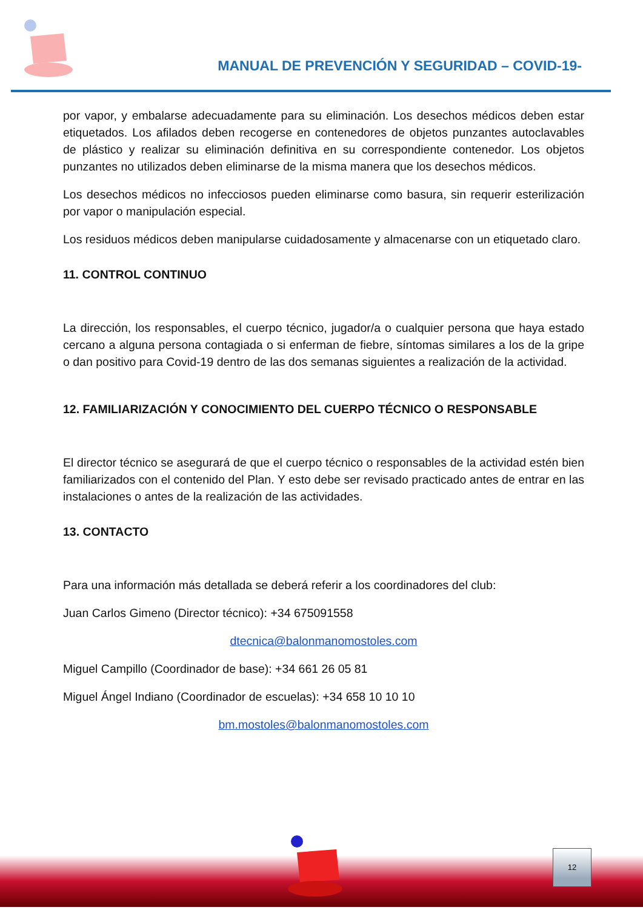MANUAL DE PREVENCIÓN Y SEGURIDAD – COVID-19-
por vapor, y embalarse adecuadamente para su eliminación. Los desechos médicos deben estar etiquetados. Los afilados deben recogerse en contenedores de objetos punzantes autoclavables de plástico y realizar su eliminación definitiva en su correspondiente contenedor. Los objetos punzantes no utilizados deben eliminarse de la misma manera que los desechos médicos.
Los desechos médicos no infecciosos pueden eliminarse como basura, sin requerir esterilización por vapor o manipulación especial.
Los residuos médicos deben manipularse cuidadosamente y almacenarse con un etiquetado claro.
11. CONTROL CONTINUO
La dirección, los responsables, el cuerpo técnico, jugador/a o cualquier persona que haya estado cercano a alguna persona contagiada o si enferman de fiebre, síntomas similares a los de la gripe o dan positivo para Covid-19 dentro de las dos semanas siguientes a realización de la actividad.
12. FAMILIARIZACIÓN Y CONOCIMIENTO DEL CUERPO TÉCNICO O RESPONSABLE
El director técnico se asegurará de que el cuerpo técnico o responsables de la actividad estén bien familiarizados con el contenido del Plan. Y esto debe ser revisado practicado antes de entrar en las instalaciones o antes de la realización de las actividades.
13. CONTACTO
Para una información más detallada se deberá referir a los coordinadores del club:
Juan Carlos Gimeno (Director técnico): +34 675091558
dtecnica@balonmanomostoles.com
Miguel Campillo (Coordinador de base): +34 661 26 05 81
Miguel Ángel Indiano (Coordinador de escuelas): +34 658 10 10 10
bm.mostoles@balonmanomostoles.com
12